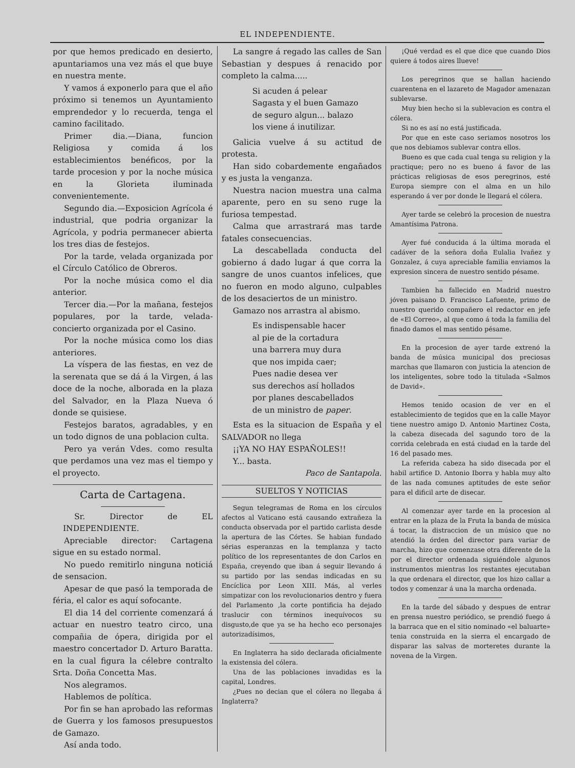EL INDEPENDIENTE.
por que hemos predicado en desierto, apuntariamos una vez más el que buye en nuestra mente.
Y vamos á exponerlo para que el año próximo si tenemos un Ayuntamiento emprendedor y lo recuerda, tenga el camino facilitado.
Primer dia.—Diana, funcion Religiosa y comida á los establecimientos benéficos, por la tarde procesion y por la noche música en la Glorieta iluminada convenientemente.
Segundo dia.—Exposicion Agrícola é industrial, que podria organizar la Agrícola, y podria permanecer abierta los tres dias de festejos.
Por la tarde, velada organizada por el Círculo Católico de Obreros.
Por la noche música como el dia anterior.
Tercer dia.—Por la mañana, festejos populares, por la tarde, velada-concierto organizada por el Casino.
Por la noche música como los dias anteriores.
La víspera de las fiestas, en vez de la serenata que se dá á la Virgen, á las doce de la noche, alborada en la plaza del Salvador, en la Plaza Nueva ó donde se quisiese.
Festejos baratos, agradables, y en un todo dignos de una poblacion culta.
Pero ya verán Vdes. como resulta que perdamos una vez mas el tiempo y el proyecto.
Carta de Cartagena.
Sr. Director de EL INDEPENDIENTE.
Apreciable director: Cartagena sigue en su estado normal.
No puedo remitirlo ninguna noticiá de sensacion.
Apesar de que pasó la temporada de féria, el calor es aquí sofocante.
El dia 14 del corriente comenzará á actuar en nuestro teatro circo, una compañia de ópera, dirigida por el maestro concertador D. Arturo Baratta. en la cual figura la célebre contralto Srta. Doña Concetta Mas.
Nos alegramos.
Hablemos de política.
Por fin se han aprobado las reformas de Guerra y los famosos presupuestos de Gamazo.
Así anda todo.
La sangre á regado las calles de San Sebastian y despues á renacido por completo la calma.....
Si acuden á pelear
Sagasta y el buen Gamazo
de seguro algun... balazo
los viene á inutilizar.
Galicia vuelve á su actitud de protesta.
Han sido cobardemente engañados y es justa la venganza.
Nuestra nacion muestra una calma aparente, pero en su seno ruge la furiosa tempestad.
Calma que arrastrará mas tarde fatales consecuencias.
La descabellada conducta del gobierno á dado lugar á que corra la sangre de unos cuantos infelices, que no fueron en modo alguno, culpables de los desaciertos de un ministro.
Gamazo nos arrastra al abismo.
Es indispensable hacer
al pie de la cortadura
una barrera muy dura
que nos impida caer;
Pues nadie desea ver
sus derechos así hollados
por planes descabellados
de un ministro de paper.
Esta es la situacion de España y el SALVADOR no llega
¡¡YA NO HAY ESPAÑOLES!!
Y... basta.
Paco de Santapola.
SUELTOS Y NOTICIAS
Segun telegramas de Roma en los círculos afectos al Vaticano está causando extrañeza la conducta observada por el partido carlista desde la apertura de las Córtes. Se habian fundado sérias esperanzas en la templanza y tacto político de los representantes de don Carlos en España, creyendo que iban á seguir llevando á su partido por las sendas indicadas en su Encíclica por Leon XIII. Más, al verles simpatizar con los revolucionarios dentro y fuera del Parlamento ,la corte pontificia ha dejado traslucir con términos inequívocos su disgusto,de que ya se ha hecho eco personajes autorizadísimos,
En Inglaterra ha sido declarada oficialmente la existensia del cólera.
Una de las poblaciones invadidas es la capital, Londres.
¿Pues no decian que el cólera no llegaba á Inglaterra?
¡Qué verdad es el que dice que cuando Dios quiere á todos aires llueve!
Los peregrinos que se hallan haciendo cuarentena en el lazareto de Magador amenazan sublevarse.
Muy bien hecho si la sublevacion es contra el cólera.
Si no es así no está justificada.
Por que en este caso seriamos nosotros los que nos debiamos sublevar contra ellos.
Bueno es que cada cual tenga su religion y la practique; pero no es bueno á favor de las prácticas religiosas de esos peregrinos, esté Europa siempre con el alma en un hilo esperando á ver por donde le llegará el cólera.
Ayer tarde se celebró la procesion de nuestra Amantísima Patrona.
Ayer fué conducida á la última morada el cadáver de la señora doña Eulalia Ivañez y Gonzalez, á cuya apreciable familia enviamos la expresion sincera de nuestro sentido pésame.
Tambien ha fallecido en Madrid nuestro jóven paisano D. Francisco Lafuente, primo de nuestro querido compañero el redactor en jefe de «El Correo», al que como á toda la familia del finado damos el mas sentido pésame.
En la procesion de ayer tarde extrenó la banda de música municipal dos preciosas marchas que llamaron con justicia la atencion de los inteligentes, sobre todo la titulada «Salmos de David».
Hemos tenido ocasion de ver en el establecimiento de tegidos que en la calle Mayor tiene nuestro amigo D. Antonio Martinez Costa, la cabeza disecada del sagundo toro de la corrida celebrada en está ciudad en la tarde del 16 del pasado mes.
La referida cabeza ha sido disecada por el habil artifice D. Antonio Iborra y habla muy alto de las nada comunes aptitudes de este señor para el dificil arte de disecar.
Al comenzar ayer tarde en la procesion al entrar en la plaza de la Fruta la banda de música á tocar, la distraccion de un músico que no atendió la órden del director para variar de marcha, hizo que comenzase otra diferente de la por el director ordenada siguiéndole algunos instrumentos mientras los restantes ejecutaban la que ordenara el director, que los hizo callar a todos y comenzar á una la marcha ordenada.
En la tarde del sábado y despues de entrar en prensa nuestro periódico, se prendió fuego á la barraca que en el sitio nominado «el baluarte» tenia construida en la sierra el encargado de disparar las salvas de morteretes durante la novena de la Virgen.